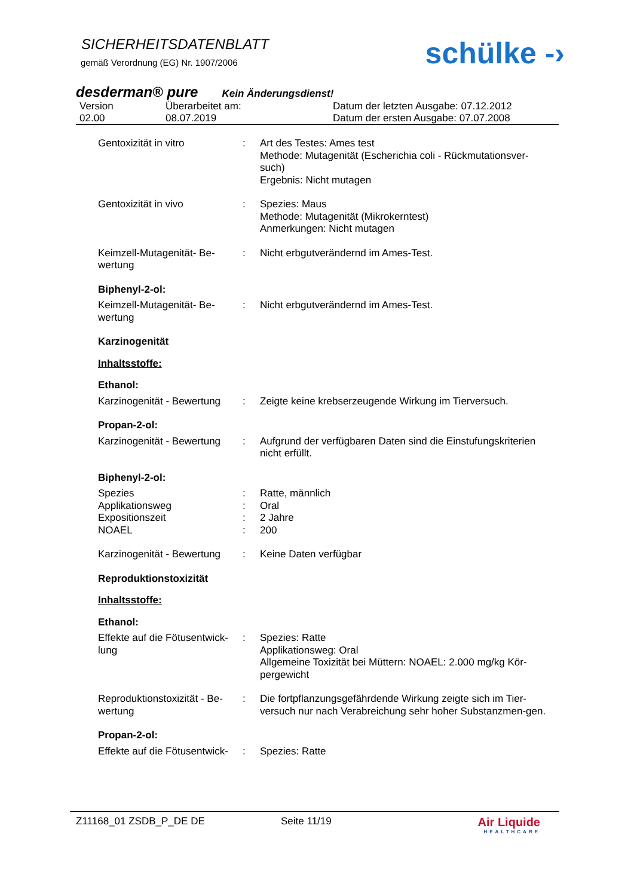SICHERHEITSDATENBLATT
gemäß Verordnung (EG) Nr. 1907/2006
schülke -›
desderman® pure Kein Änderungsdienst!
Version
02.00
Überarbeitet am:
08.07.2019
Datum der letzten Ausgabe: 07.12.2012
Datum der ersten Ausgabe: 07.07.2008
Gentoxizität in vitro : Art des Testes: Ames test
Methode: Mutagenität (Escherichia coli - Rückmutationsver-such)
Ergebnis: Nicht mutagen
Gentoxizität in vivo : Spezies: Maus
Methode: Mutagenität (Mikrokerntest)
Anmerkungen: Nicht mutagen
Keimzell-Mutagenität- Be-wertung
: Nicht erbgutverändernd im Ames-Test.
Biphenyl-2-ol:
Keimzell-Mutagenität- Be-wertung
: Nicht erbgutverändernd im Ames-Test.
Karzinogenität
Inhaltsstoffe:
Ethanol:
Karzinogenität - Bewertung
: Zeigte keine krebserzeugende Wirkung im Tierversuch.
Propan-2-ol:
Karzinogenität - Bewertung
: Aufgrund der verfügbaren Daten sind die Einstufungskriterien nicht erfüllt.
Biphenyl-2-ol:
Spezies : Ratte, männlich
Applikationsweg : Oral
Expositionszeit : 2 Jahre
NOAEL : 200
Karzinogenität - Bewertung
: Keine Daten verfügbar
Reproduktionstoxizität
Inhaltsstoffe:
Ethanol:
Effekte auf die Fötusentwick-lung
: Spezies: Ratte
Applikationsweg: Oral
Allgemeine Toxizität bei Müttern: NOAEL: 2.000 mg/kg Kör-pergewicht
Reproduktionstoxizität - Be-wertung
: Die fortpflanzungsgefährdende Wirkung zeigte sich im Tier-versuch nur nach Verabreichung sehr hoher Substanzmen-gen.
Propan-2-ol:
Effekte auf die Fötusentwick-
: Spezies: Ratte
Z11168_01 ZSDB_P_DE DE Seite 11/19
Air Liquide
HEALTHCARE